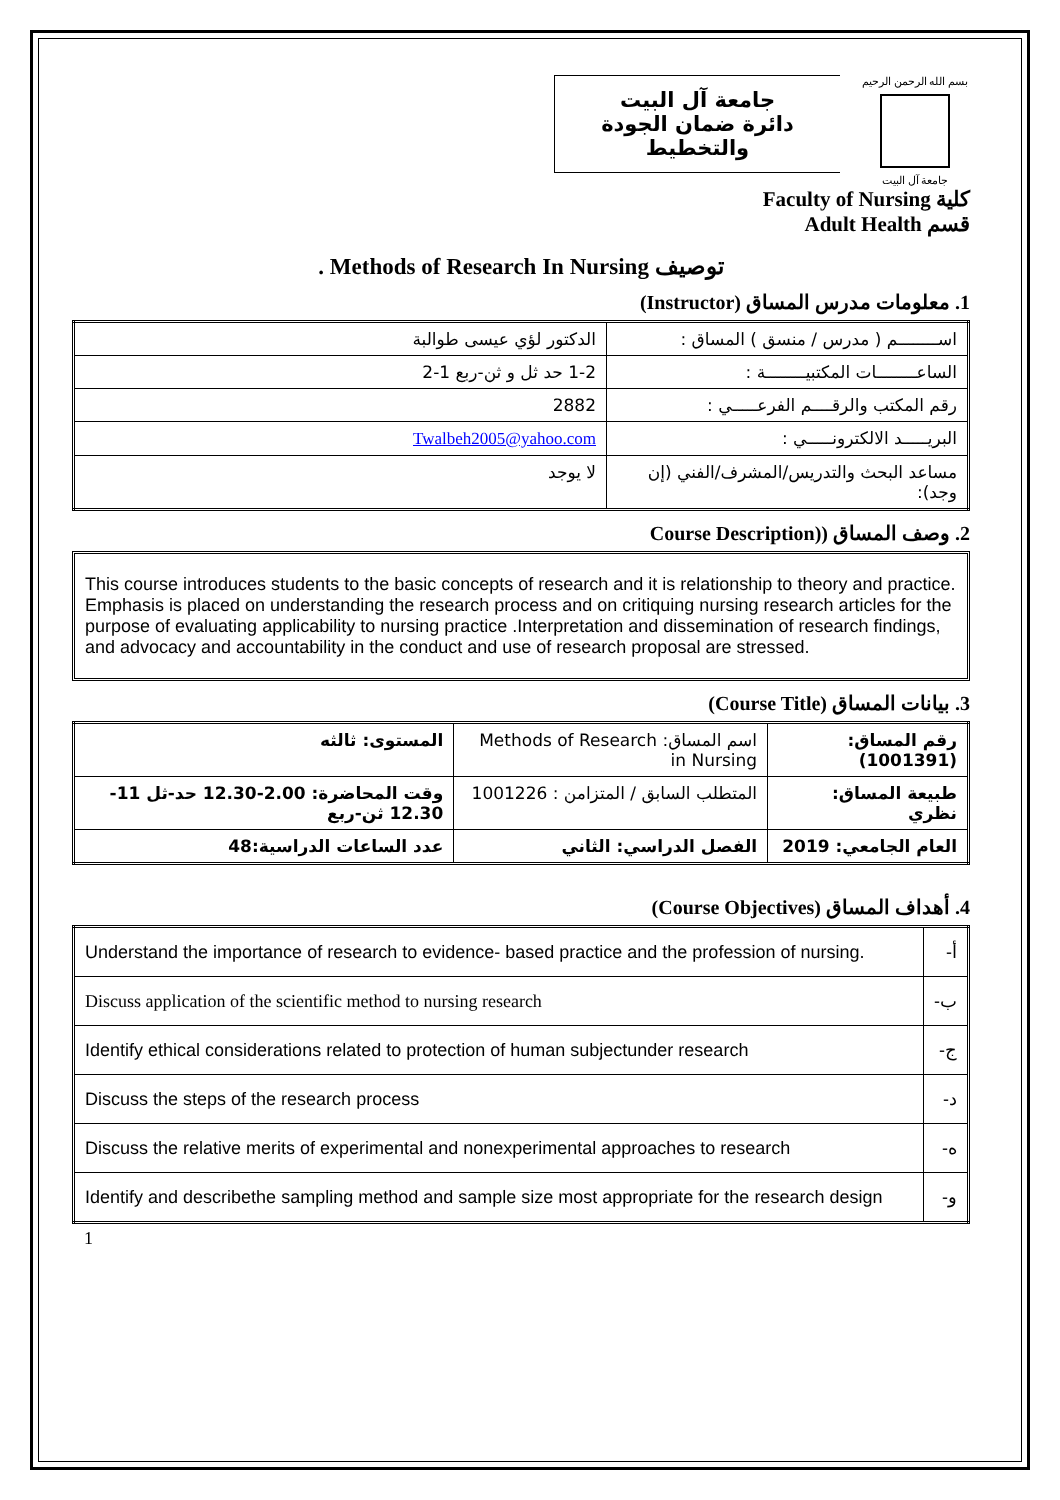جامعة آل البيت
دائرة ضمان الجودة والتخطيط
بسم الله الرحمن الرحيم
جامعة آل البيت
كلية Faculty of Nursing
قسم Adult Health
توصيف Methods of Research In Nursing .
1. معلومات مدرس المساق (Instructor)
| اســــــــم ( مدرس / منسق ) المساق : | الدكتور لؤي عيسى طوالبة |
| الساعــــــــات المكتبيــــــــة : | 1-2 حد ثل و ثن-ربع 1-2 |
| رقم المكتب والرقــــم الفرعـــــي : | 2882 |
| البريـــــد الالكترونـــــي : | Twalbeh2005@yahoo.com |
| مساعد البحث والتدريس/المشرف/الفني (إن وجد): | لا يوجد |
2. وصف المساق ((Course Description
This course introduces students to the basic concepts of research and it is relationship to theory and practice. Emphasis is placed on understanding the research process and on critiquing nursing research articles for the purpose of evaluating applicability to nursing practice .Interpretation and dissemination of research findings, and advocacy and accountability in the conduct and use of research proposal are stressed.
3. بيانات المساق (Course Title)
| رقم المساق:(1001391) | اسم المساق: Methods of Research in Nursing | المستوى: ثالثه |
| طبيعة المساق: نظري | المتطلب السابق / المتزامن : 1001226 | وقت المحاضرة: 2.00-12.30 حد-ثل 11-12.30 ثن-ربع |
| العام الجامعي: 2019 | الفصل الدراسي: الثاني | عدد الساعات الدراسية:48 |
4. أهداف المساق (Course Objectives)
| أ- | Understand the importance of research to evidence- based practice and the profession of nursing. |
| ب- | Discuss application of the scientific method to nursing research |
| ج- | Identify ethical considerations related to protection of human subjectunder research |
| د- | Discuss the steps of the research process |
| ه- | Discuss the relative merits of experimental and nonexperimental approaches to research |
| و- | Identify and describethe sampling method and sample size most appropriate for the research design |
1